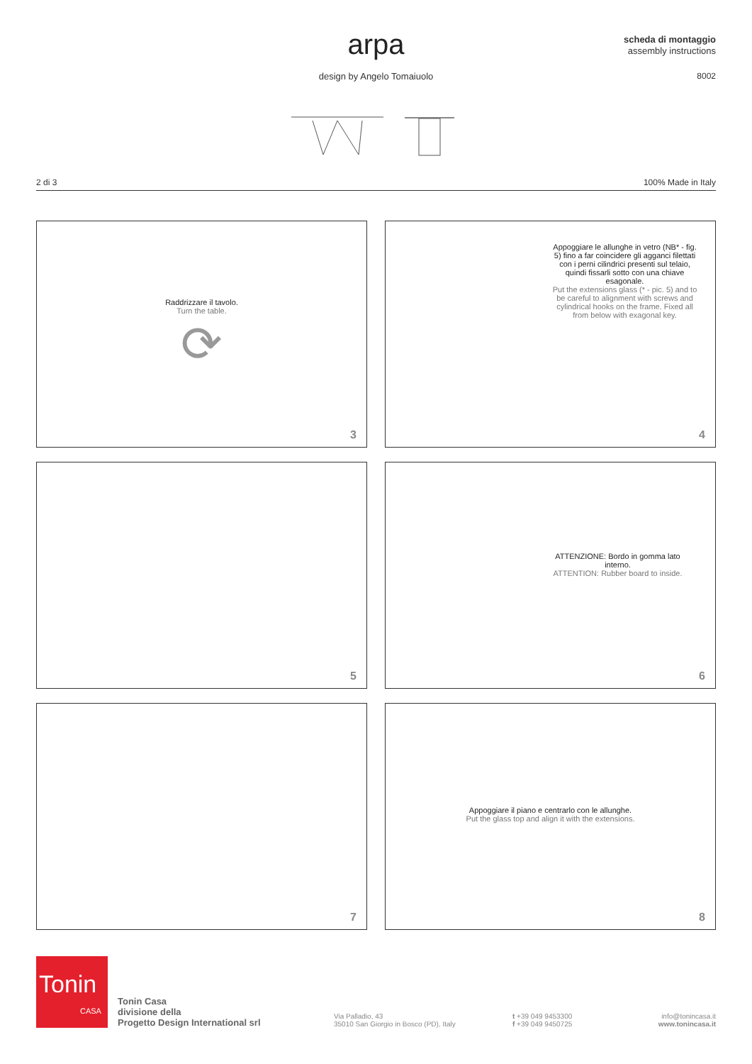arpa
design by Angelo Tomaiuolo
scheda di montaggio
assembly instructions
8002
2 di 3 100% Made in Italy
Raddrizzare il tavolo.
Turn the table.
⟳
3
Appoggiare le allunghe in vetro (NB* - fig. 5) fino a far coincidere gli agganci filettati con i perni cilindrici presenti sul telaio, quindi fissarli sotto con una chiave esagonale.
Put the extensions glass (* - pic. 5) and to be careful to alignment with screws and cylindrical hooks on the frame. Fixed all from below with exagonal key.
4
5
ATTENZIONE: Bordo in gomma lato interno.
ATTENTION: Rubber board to inside.
6
7
Appoggiare il piano e centrarlo con le allunghe.
Put the glass top and align it with the extensions.
8
Tonin
CASA
Tonin Casa
divisione della
Progetto Design International srl
Via Palladio, 43
35010 San Giorgio in Bosco (PD), Italy
t +39 049 9453300
f +39 049 9450725
info@tonincasa.it
www.tonincasa.it